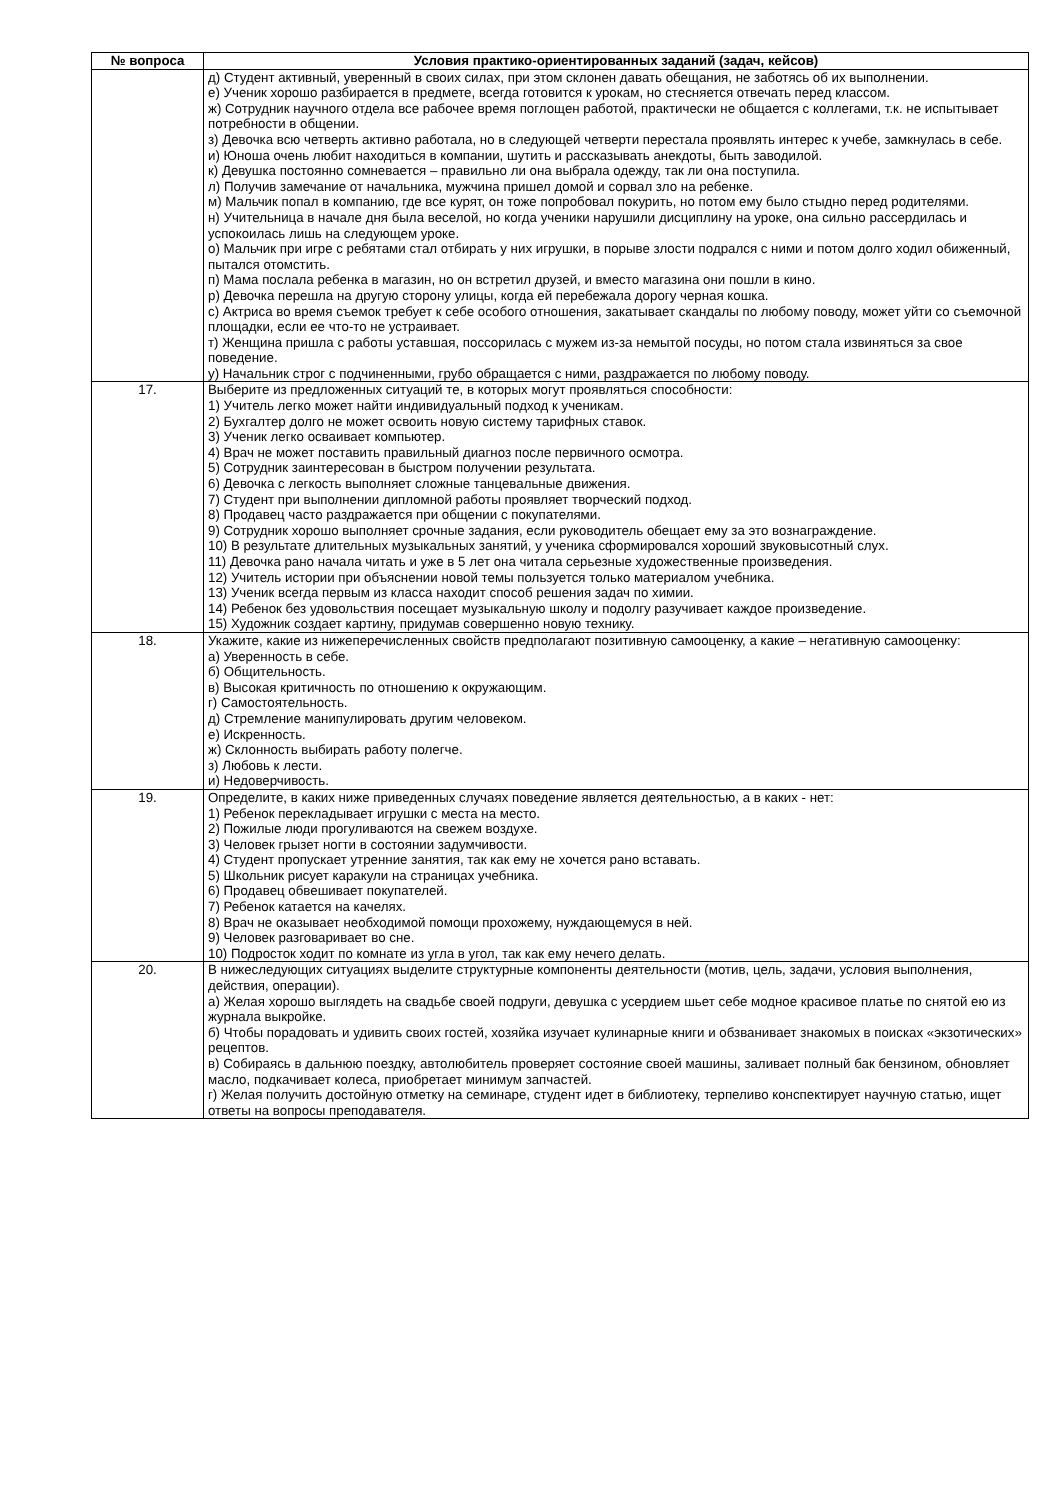| № вопроса | Условия практико-ориентированных заданий (задач, кейсов) |
| --- | --- |
| | д) Студент активный, уверенный в своих силах, при этом склонен давать обещания, не заботясь об их выполнении. е) Ученик хорошо разбирается в предмете, всегда готовится к урокам, но стесняется отвечать перед классом. ж) Сотрудник научного отдела все рабочее время поглощен работой, практически не общается с коллегами, т.к. не испытывает потребности в общении. з) Девочка всю четверть активно работала, но в следующей четверти перестала проявлять интерес к учебе, замкнулась в себе. и) Юноша очень любит находиться в компании, шутить и рассказывать анекдоты, быть заводилой. к) Девушка постоянно сомневается – правильно ли она выбрала одежду, так ли она поступила. л) Получив замечание от начальника, мужчина пришел домой и сорвал зло на ребенке. м) Мальчик попал в компанию, где все курят, он тоже попробовал покурить, но потом ему было стыдно перед родителями. н) Учительница в начале дня была веселой, но когда ученики нарушили дисциплину на уроке, она сильно рассердилась и успокоилась лишь на следующем уроке. о) Мальчик при игре с ребятами стал отбирать у них игрушки, в порыве злости подрался с ними и потом долго ходил обиженный, пытался отомстить. п) Мама послала ребенка в магазин, но он встретил друзей, и вместо магазина они пошли в кино. р) Девочка перешла на другую сторону улицы, когда ей перебежала дорогу черная кошка. с) Актриса во время съемок требует к себе особого отношения, закатывает скандалы по любому поводу, может уйти со съемочной площадки, если ее что-то не устраивает. т) Женщина пришла с работы уставшая, поссорилась с мужем из-за немытой посуды, но потом стала извиняться за свое поведение. у) Начальник строг с подчиненными, грубо обращается с ними, раздражается по любому поводу. |
| 17. | Выберите из предложенных ситуаций те, в которых могут проявляться способности: 1) Учитель легко может найти индивидуальный подход к ученикам. 2) Бухгалтер долго не может освоить новую систему тарифных ставок. 3) Ученик легко осваивает компьютер. 4) Врач не может поставить правильный диагноз после первичного осмотра. 5) Сотрудник заинтересован в быстром получении результата. 6) Девочка с легкость выполняет сложные танцевальные движения. 7) Студент при выполнении дипломной работы проявляет творческий подход. 8) Продавец часто раздражается при общении с покупателями. 9) Сотрудник хорошо выполняет срочные задания, если руководитель обещает ему за это вознаграждение. 10) В результате длительных музыкальных занятий, у ученика сформировался хороший звуковысотный слух. 11) Девочка рано начала читать и уже в 5 лет она читала серьезные художественные произведения. 12) Учитель истории при объяснении новой темы пользуется только материалом учебника. 13) Ученик всегда первым из класса находит способ решения задач по химии. 14) Ребенок без удовольствия посещает музыкальную школу и подолгу разучивает каждое произведение. 15) Художник создает картину, придумав совершенно новую технику. |
| 18. | Укажите, какие из нижеперечисленных свойств предполагают позитивную самооценку, а какие – негативную самооценку: а) Уверенность в себе. б) Общительность. в) Высокая критичность по отношению к окружающим. г) Самостоятельность. д) Стремление манипулировать другим человеком. е) Искренность. ж) Склонность выбирать работу полегче. з) Любовь к лести. и) Недоверчивость. |
| 19. | Определите, в каких ниже приведенных случаях поведение является деятельностью, а в каких - нет: 1) Ребенок перекладывает игрушки с места на место. 2) Пожилые люди прогуливаются на свежем воздухе. 3) Человек грызет ногти в состоянии задумчивости. 4) Студент пропускает утренние занятия, так как ему не хочется рано вставать. 5) Школьник рисует каракули на страницах учебника. 6) Продавец обвешивает покупателей. 7) Ребенок катается на качелях. 8) Врач не оказывает необходимой помощи прохожему, нуждающемуся в ней. 9) Человек разговаривает во сне. 10) Подросток ходит по комнате из угла в угол, так как ему нечего делать. |
| 20. | В нижеследующих ситуациях выделите структурные компоненты деятельности (мотив, цель, задачи, условия выполнения, действия, операции). а) Желая хорошо выглядеть на свадьбе своей подруги, девушка с усердием шьет себе модное красивое платье по снятой ею из журнала выкройке. б) Чтобы порадовать и удивить своих гостей, хозяйка изучает кулинарные книги и обзванивает знакомых в поисках «экзотических» рецептов. в) Собираясь в дальнюю поездку, автолюбитель проверяет состояние своей машины, заливает полный бак бензином, обновляет масло, подкачивает колеса, приобретает минимум запчастей. г) Желая получить достойную отметку на семинаре, студент идет в библиотеку, терпеливо конспектирует научную статью, ищет ответы на вопросы преподавателя. |